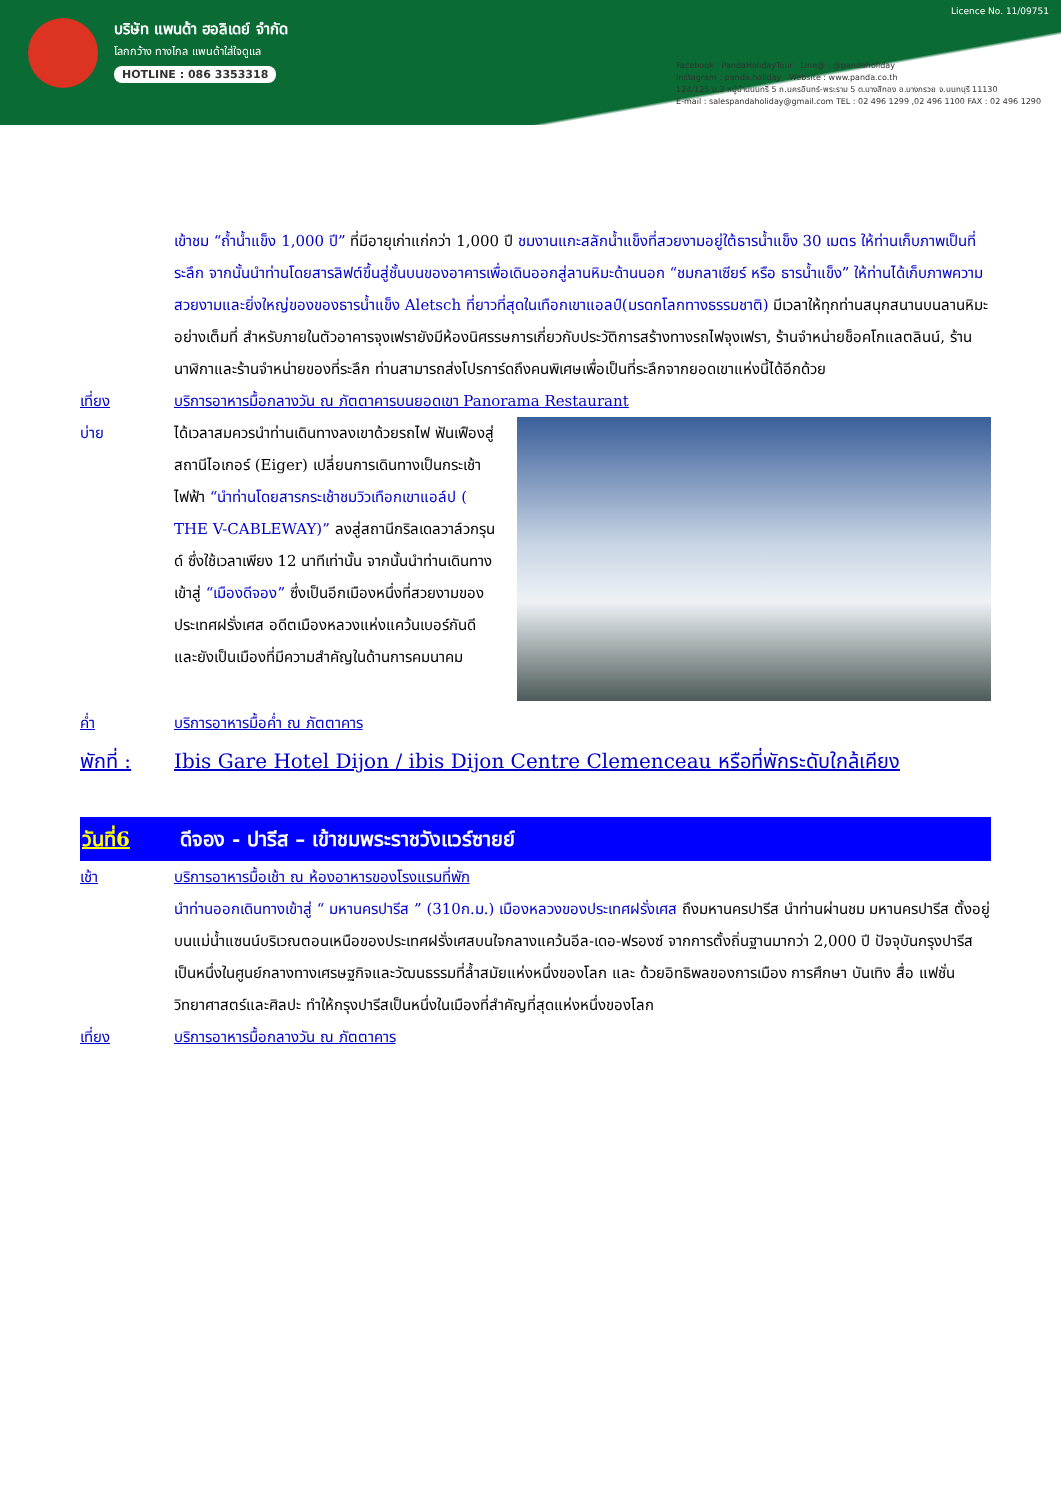บริษัท แพนด้า ฮอลิเดย์ จำกัด
โลกกว้าง ทางไกล แพนด้าใส่ใจดูแล
HOTLINE : 086 3353318
Licence No. 11/09751
Facebook : PandaHolidayTour Line@ : @pandaholiday
Instagram : panda.holiday Website : www.panda.co.th
124/125 ม.2 หมู่บ้านนนทรี 5 ถ.นครอินทร์-พระราม 5 ต.บางสีทอง อ.บางกรวย จ.นนทบุรี 11130
E-mail : salespandaholiday@gmail.com TEL : 02 496 1299 ,02 496 1100 FAX : 02 496 1290
เข้าชม “ถ้ำน้ำแข็ง 1,000 ปี” ที่มีอายุเก่าแก่กว่า 1,000 ปี ชมงานแกะสลักน้ำแข็งที่สวยงามอยู่ใต้ธารน้ำแข็ง 30 เมตร ให้ท่านเก็บภาพเป็นที่ระลึก จากนั้นนำท่านโดยสารลิฟต์ขึ้นสู่ชั้นบนของอาคารเพื่อเดินออกสู่ลานหิมะด้านนอก “ชมกลาเซียร์ หรือ ธารน้ำแข็ง” ให้ท่านได้เก็บภาพความสวยงามและยิ่งใหญ่ของของธารน้ำแข็ง Aletsch ที่ยาวที่สุดในเทือกเขาแอลป์(มรดกโลกทางธรรมชาติ) มีเวลาให้ทุกท่านสนุกสนานบนลานหิมะอย่างเต็มที่ สำหรับภายในตัวอาคารจุงเฟรายังมีห้องนิศรรษการเกี่ยวกับประวัติการสร้างทางรถไฟจุงเฟรา, ร้านจำหน่ายช็อคโกแลตลินน์, ร้านนาฬิกาและร้านจำหน่ายของที่ระลึก ท่านสามารถส่งโปรการ์ดถึงคนพิเศษเพื่อเป็นที่ระลึกจากยอดเขาแห่งนี้ได้อีกด้วย
เที่ยง บริการอาหารมื้อกลางวัน ณ ภัตตาคารบนยอดเขา Panorama Restaurant
บ่าย ได้เวลาสมควรนำท่านเดินทางลงเขาด้วยรถไฟ ฟันเฟืองสู่สถานีไอเกอร์ (Eiger) เปลี่ยนการเดินทางเป็นกระเช้าไฟฟ้า “นำท่านโดยสารกระเช้าชมวิวเทือกเขาแอล์ป ( THE V-CABLEWAY)” ลงสู่สถานีกริลเดลวาล์วกรุนด์ ซึ่งใช้เวลาเพียง 12 นาทีเท่านั้น จากนั้นนำท่านเดินทางเข้าสู่ “เมืองดีจอง” ซึ่งเป็นอีกเมืองหนึ่งที่สวยงามของประเทศฝรั่งเศส อดีตเมืองหลวงแห่งแคว้นเบอร์กันดี และยังเป็นเมืองที่มีความสำคัญในด้านการคมนาคม
ค่ำ บริการอาหารมื้อค่ำ ณ ภัตตาคาร
พักที่ :
Ibis Gare Hotel Dijon / ibis Dijon Centre Clemenceau หรือที่พักระดับใกล้เคียง
วันที่6 ดีจอง - ปารีส – เข้าชมพระราชวังแวร์ซายย์
เช้า บริการอาหารมื้อเช้า ณ ห้องอาหารของโรงแรมที่พัก
นำท่านออกเดินทางเข้าสู่ “ มหานครปารีส ” (310ก.ม.) เมืองหลวงของประเทศฝรั่งเศส ถึงมหานครปารีส นำท่านผ่านชม มหานครปารีส ตั้งอยู่บนแม่น้ำแซนน์บริเวณตอนเหนือของประเทศฝรั่งเศสบนใจกลางแคว้นอีล-เดอ-ฟรองซ์ จากการตั้งถิ่นฐานมากว่า 2,000 ปี ปัจจุบันกรุงปารีสเป็นหนึ่งในศูนย์กลางทางเศรษฐกิจและวัฒนธรรมที่ล้ำสมัยแห่งหนึ่งของโลก และ ด้วยอิทธิพลของการเมือง การศึกษา บันเทิง สื่อ แฟชั่น วิทยาศาสตร์และศิลปะ ทำให้กรุงปารีสเป็นหนึ่งในเมืองที่สำคัญที่สุดแห่งหนึ่งของโลก
เที่ยง บริการอาหารมื้อกลางวัน ณ ภัตตาคาร